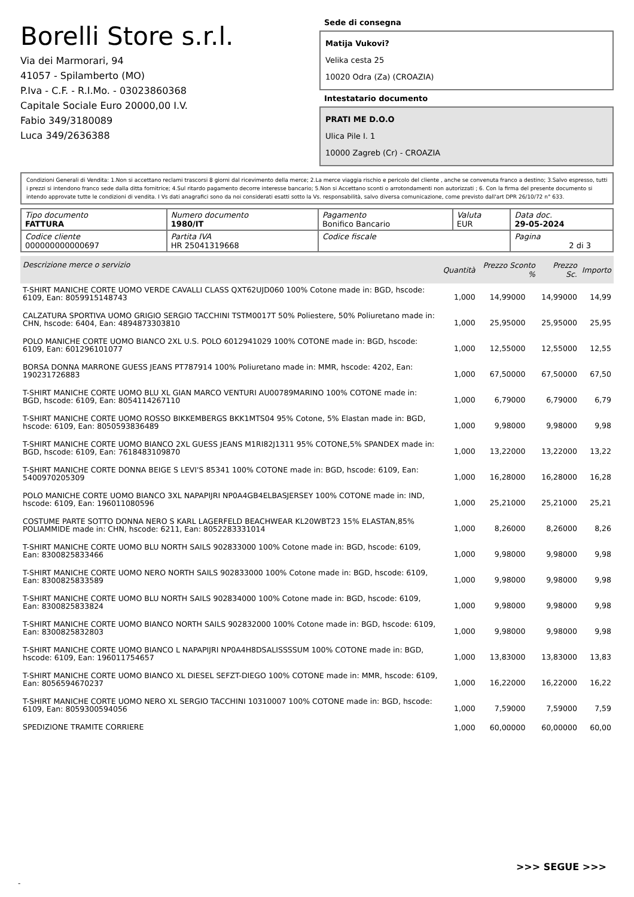Borelli Store s.r.l.
Via dei Marmorari, 94
41057 - Spilamberto (MO)
P.Iva - C.F. - R.I.Mo. - 03023860368
Capitale Sociale Euro 20000,00 I.V.
Fabio 349/3180089
Luca 349/2636388
Sede di consegna
Matija Vukovi?
Velika cesta 25
10020 Odra (Za) (CROAZIA)
Intestatario documento
PRATI ME D.O.O
Ulica Pile I. 1
10000 Zagreb (Cr) - CROAZIA
Condizioni Generali di Vendita: 1.Non si accettano reclami trascorsi 8 giorni dal ricevimento della merce; 2.La merce viaggia rischio e pericolo del cliente , anche se convenuta franco a destino; 3.Salvo espresso, tutti i prezzi si intendono franco sede dalla ditta fornitrice; 4.Sul ritardo pagamento decorre interesse bancario; 5.Non si Accettano sconti o arrotondamenti non autorizzati ; 6. Con la firma del presente documento si intendo approvate tutte le condizioni di vendita. I Vs dati anagrafici sono da noi considerati esatti sotto la Vs. responsabilità, salvo diversa comunicazione, come previsto dall'art DPR 26/10/72 n° 633.
| Tipo documento FATTURA | Numero documento 1980/IT | Pagamento Bonifico Bancario | Valuta EUR | Data doc. 29-05-2024 |
| Codice cliente 000000000000697 | Partita IVA HR 25041319668 | Codice fiscale | | Pagina 2 di 3 |
| Descrizione merce o servizio | Quantità | Prezzo Sconto % | Prezzo Sc. | Importo |
| --- | --- | --- | --- | --- |
| T-SHIRT MANICHE CORTE UOMO VERDE CAVALLI CLASS QXT62UJD060 100% Cotone made in: BGD, hscode: 6109, Ean: 8059915148743 | 1,000 | 14,99000 | 14,99000 | 14,99 |
| CALZATURA SPORTIVA UOMO GRIGIO SERGIO TACCHINI TSTM0017T 50% Poliestere, 50% Poliuretano made in: CHN, hscode: 6404, Ean: 4894873303810 | 1,000 | 25,95000 | 25,95000 | 25,95 |
| POLO MANICHE CORTE UOMO BIANCO 2XL U.S. POLO 6012941029 100% COTONE made in: BGD, hscode: 6109, Ean: 601296101077 | 1,000 | 12,55000 | 12,55000 | 12,55 |
| BORSA DONNA MARRONE GUESS JEANS PT787914 100% Poliuretano made in: MMR, hscode: 4202, Ean: 190231726883 | 1,000 | 67,50000 | 67,50000 | 67,50 |
| T-SHIRT MANICHE CORTE UOMO BLU XL GIAN MARCO VENTURI AU00789MARINO 100% COTONE made in: BGD, hscode: 6109, Ean: 8054114267110 | 1,000 | 6,79000 | 6,79000 | 6,79 |
| T-SHIRT MANICHE CORTE UOMO ROSSO BIKKEMBERGS BKK1MTS04 95% Cotone, 5% Elastan made in: BGD, hscode: 6109, Ean: 8050593836489 | 1,000 | 9,98000 | 9,98000 | 9,98 |
| T-SHIRT MANICHE CORTE UOMO BIANCO 2XL GUESS JEANS M1RI82J1311 95% COTONE,5% SPANDEX made in: BGD, hscode: 6109, Ean: 7618483109870 | 1,000 | 13,22000 | 13,22000 | 13,22 |
| T-SHIRT MANICHE CORTE DONNA BEIGE S LEVI'S 85341 100% COTONE made in: BGD, hscode: 6109, Ean: 5400970205309 | 1,000 | 16,28000 | 16,28000 | 16,28 |
| POLO MANICHE CORTE UOMO BIANCO 3XL NAPAPIJRI NP0A4GB4ELBASJERSEY 100% COTONE made in: IND, hscode: 6109, Ean: 196011080596 | 1,000 | 25,21000 | 25,21000 | 25,21 |
| COSTUME PARTE SOTTO DONNA NERO S KARL LAGERFELD BEACHWEAR KL20WBT23 15% ELASTAN,85% POLIAMMIDE made in: CHN, hscode: 6211, Ean: 8052283331014 | 1,000 | 8,26000 | 8,26000 | 8,26 |
| T-SHIRT MANICHE CORTE UOMO BLU NORTH SAILS 902833000 100% Cotone made in: BGD, hscode: 6109, Ean: 8300825833466 | 1,000 | 9,98000 | 9,98000 | 9,98 |
| T-SHIRT MANICHE CORTE UOMO NERO NORTH SAILS 902833000 100% Cotone made in: BGD, hscode: 6109, Ean: 8300825833589 | 1,000 | 9,98000 | 9,98000 | 9,98 |
| T-SHIRT MANICHE CORTE UOMO BLU NORTH SAILS 902834000 100% Cotone made in: BGD, hscode: 6109, Ean: 8300825833824 | 1,000 | 9,98000 | 9,98000 | 9,98 |
| T-SHIRT MANICHE CORTE UOMO BIANCO NORTH SAILS 902832000 100% Cotone made in: BGD, hscode: 6109, Ean: 8300825832803 | 1,000 | 9,98000 | 9,98000 | 9,98 |
| T-SHIRT MANICHE CORTE UOMO BIANCO L NAPAPIJRI NP0A4H8DSALISSSSUM 100% COTONE made in: BGD, hscode: 6109, Ean: 196011754657 | 1,000 | 13,83000 | 13,83000 | 13,83 |
| T-SHIRT MANICHE CORTE UOMO BIANCO XL DIESEL SEFZT-DIEGO 100% COTONE made in: MMR, hscode: 6109, Ean: 8056594670237 | 1,000 | 16,22000 | 16,22000 | 16,22 |
| T-SHIRT MANICHE CORTE UOMO NERO XL SERGIO TACCHINI 10310007 100% COTONE made in: BGD, hscode: 6109, Ean: 8059300594056 | 1,000 | 7,59000 | 7,59000 | 7,59 |
| SPEDIZIONE TRAMITE CORRIERE | 1,000 | 60,00000 | 60,00000 | 60,00 |
>>> SEGUE >>>
-